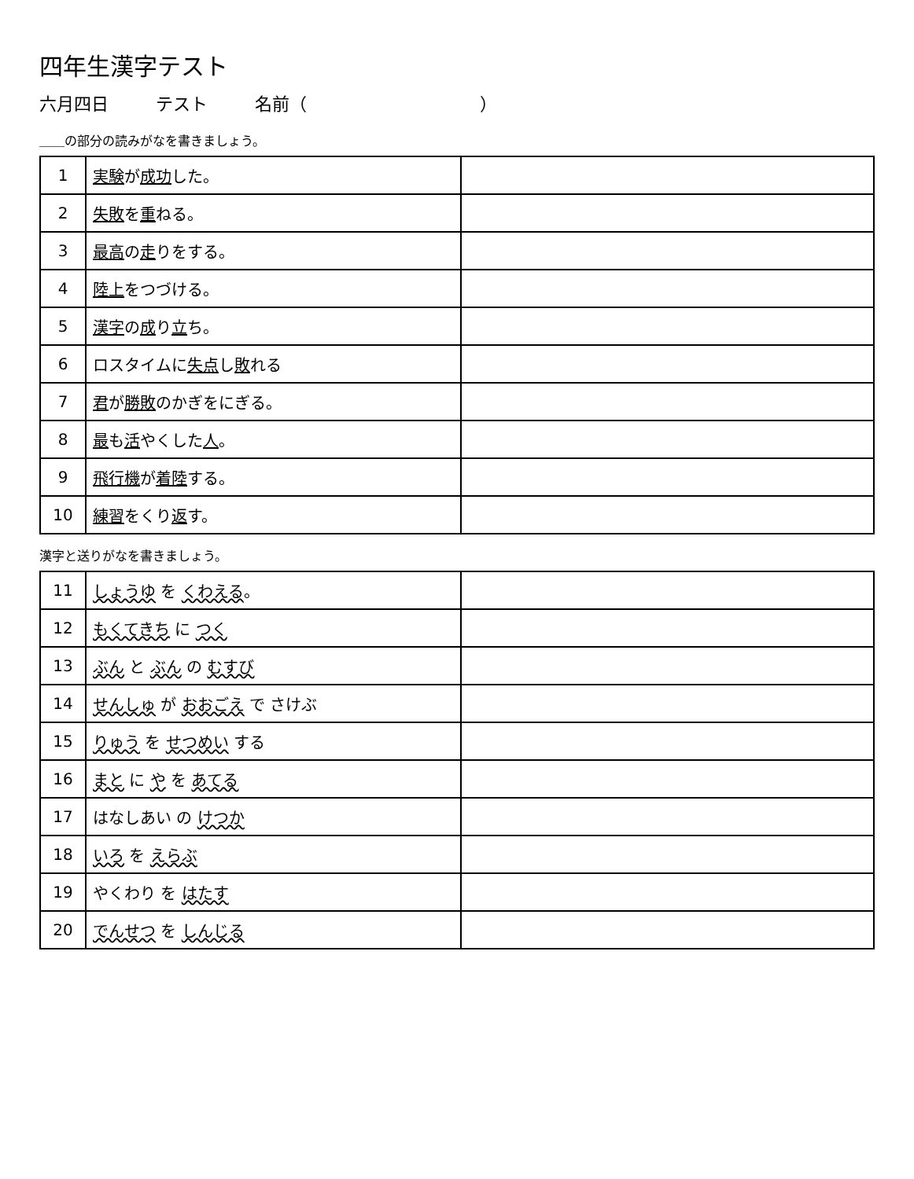四年生漢字テスト
六月四日 テスト 名前（　　　　　　　　　　）
＿＿の部分の読みがなを書きましょう。
| 1 | 実験 が 成功 した。 | |
| 2 | 失敗 を 重 ねる。 | |
| 3 | 最高 の 走 りをする。 | |
| 4 | 陸上 をつづける。 | |
| 5 | 漢字 の 成 り 立 ち。 | |
| 6 | ロスタイムに 失点 し 敗 れる | |
| 7 | 君 が 勝敗 のかぎをにぎる。 | |
| 8 | 最 も 活 やくした 人 。 | |
| 9 | 飛行機 が 着陸 する。 | |
| 10 | 練習 をくり 返 す。 | |
漢字と送りがなを書きましょう。
| 11 | しょうゆ を くわえる 。 | |
| 12 | もくてきち に つく | |
| 13 | ぶん と ぶん の むすび | |
| 14 | せんしゅ が おおごえ で さけぶ | |
| 15 | りゅう を せつめい する | |
| 16 | まと に や を あてる | |
| 17 | はなしあい の けつか | |
| 18 | いろ を えらぶ | |
| 19 | やくわり を はたす | |
| 20 | でんせつ を しんじる | |